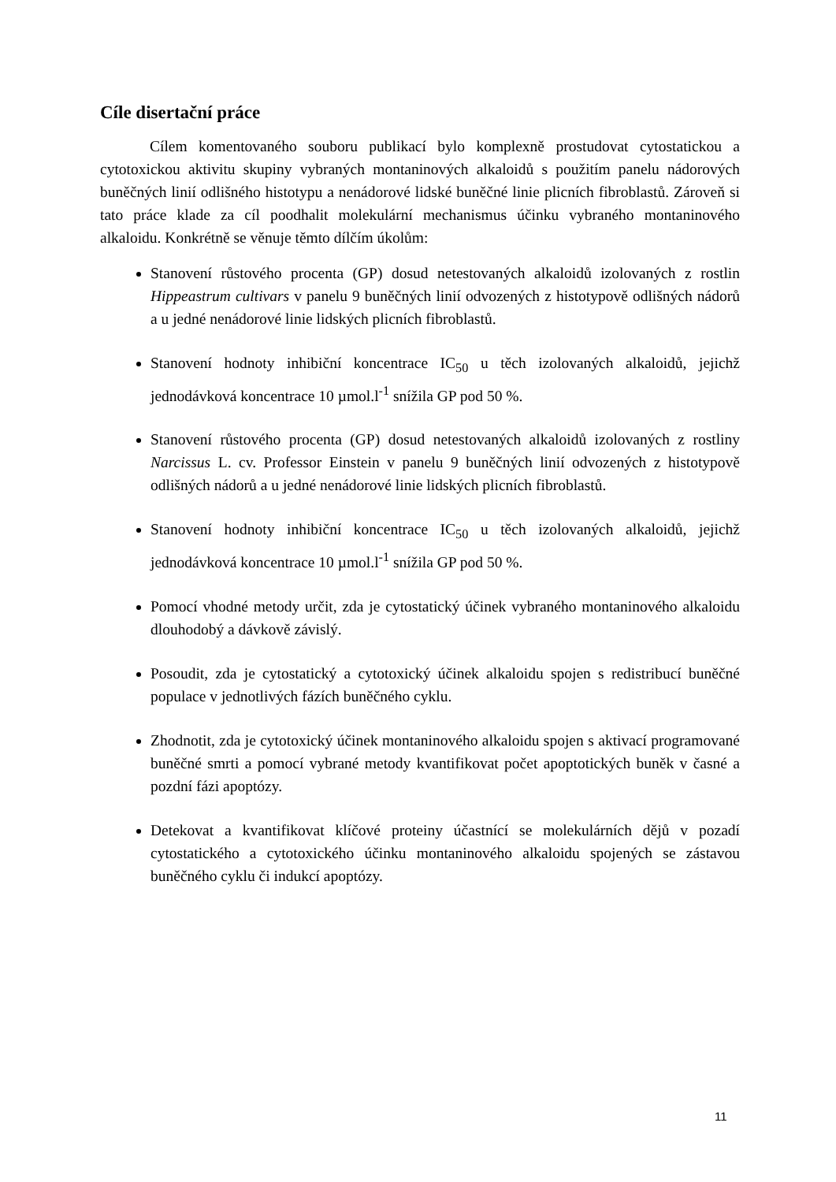Cíle disertační práce
Cílem komentovaného souboru publikací bylo komplexně prostudovat cytostatickou a cytotoxickou aktivitu skupiny vybraných montaninových alkaloidů s použitím panelu nádorových buněčných linií odlišného histotypu a nenádorové lidské buněčné linie plicních fibroblastů. Zároveň si tato práce klade za cíl poodhalit molekulární mechanismus účinku vybraného montaninového alkaloidu. Konkrétně se věnuje těmto dílčím úkolům:
Stanovení růstového procenta (GP) dosud netestovaných alkaloidů izolovaných z rostlin Hippeastrum cultivars v panelu 9 buněčných linií odvozených z histotypově odlišných nádorů a u jedné nenádorové linie lidských plicních fibroblastů.
Stanovení hodnoty inhibiční koncentrace IC<sub>50</sub> u těch izolovaných alkaloidů, jejichž jednodávková koncentrace 10 µmol.l<sup>-1</sup> snížila GP pod 50 %.
Stanovení růstového procenta (GP) dosud netestovaných alkaloidů izolovaných z rostliny Narcissus L. cv. Professor Einstein v panelu 9 buněčných linií odvozených z histotypově odlišných nádorů a u jedné nenádorové linie lidských plicních fibroblastů.
Stanovení hodnoty inhibiční koncentrace IC<sub>50</sub> u těch izolovaných alkaloidů, jejichž jednodávková koncentrace 10 µmol.l<sup>-1</sup> snížila GP pod 50 %.
Pomocí vhodné metody určit, zda je cytostatický účinek vybraného montaninového alkaloidu dlouhodobý a dávkově závislý.
Posoudit, zda je cytostatický a cytotoxický účinek alkaloidu spojen s redistribucí buněčné populace v jednotlivých fázích buněčného cyklu.
Zhodnotit, zda je cytotoxický účinek montaninového alkaloidu spojen s aktivací programované buněčné smrti a pomocí vybrané metody kvantifikovat počet apoptotických buněk v časné a pozdní fázi apoptózy.
Detekovat a kvantifikovat klíčové proteiny účastnící se molekulárních dějů v pozadí cytostatického a cytotoxického účinku montaninového alkaloidu spojených se zástavou buněčného cyklu či indukcí apoptózy.
11